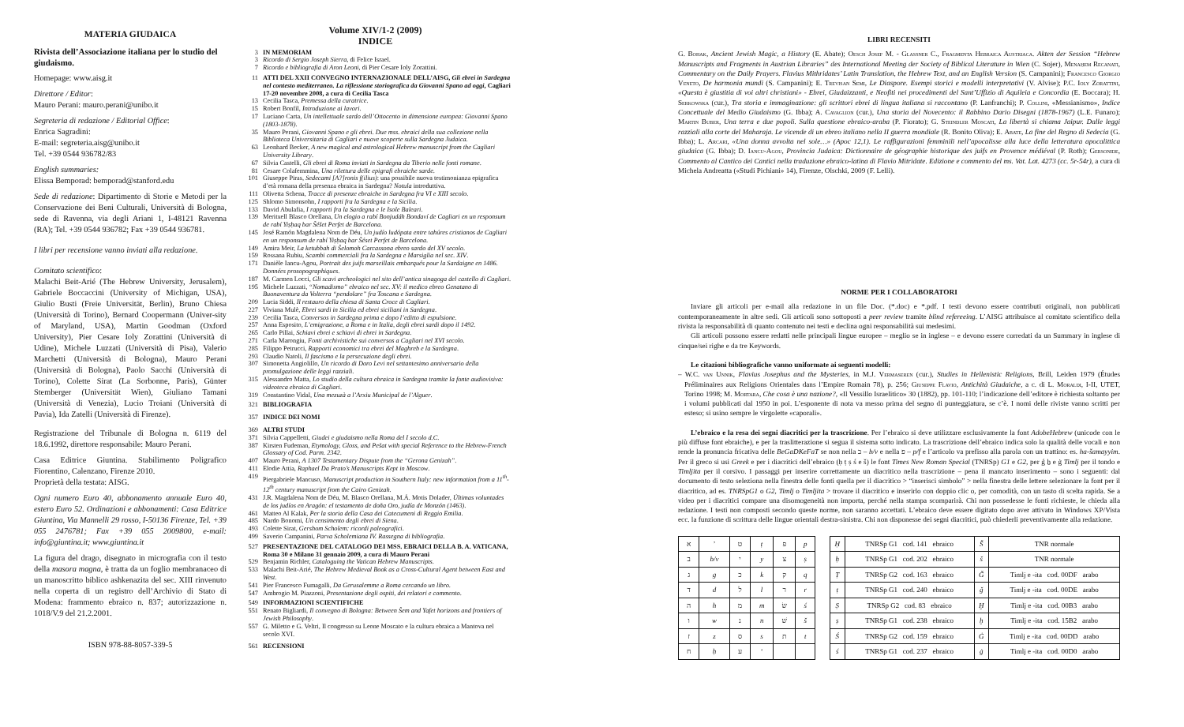MATERIA GIUDAICA
Rivista dell’Associazione italiana per lo studio del giudaismo.
Homepage: www.aisg.it
Direttore / Editor:
Mauro Perani: mauro.perani@unibo.it
Segreteria di redazione / Editorial Office:
Enrica Sagradini:
E-mail: segreteria.aisg@unibo.it
Tel. +39 0544 936782/83
English summaries:
Elissa Bemporad: bemporad@stanford.edu
Sede di redazione: Dipartimento di Storie e Metodi per la Conservazione dei Beni Culturali, Università di Bologna, sede di Ravenna, via degli Ariani 1, I-48121 Ravenna (RA); Tel. +39 0544 936782; Fax +39 0544 936781.
I libri per recensione vanno inviati alla redazione.
Comitato scientifico:
Malachi Beit-Arié (The Hebrew University, Jerusalem), Gabriele Boccaccini (University of Michigan, USA), Giulio Busti (Freie Universität, Berlin), Bruno Chiesa (Università di Torino), Bernard Coopermann (Univer-sity of Maryland, USA), Martin Goodman (Oxford University), Pier Cesare Ioly Zorattini (Università di Udine), Michele Luzzati (Università di Pisa), Valerio Marchetti (Università di Bologna), Mauro Perani (Università di Bologna), Paolo Sacchi (Università di Torino), Colette Sirat (La Sorbonne, Paris), Günter Stemberger (Universität Wien), Giuliano Tamani (Università di Venezia), Lucio Troiani (Università di Pavia), Ida Zatelli (Università di Firenze).
Registrazione del Tribunale di Bologna n. 6119 del 18.6.1992, direttore responsabile: Mauro Perani.
Casa Editrice Giuntina. Stabilimento Poligrafico Fiorentino, Calenzano, Firenze 2010.
Proprietà della testata: AISG.
Ogni numero Euro 40, abbonamento annuale Euro 40, estero Euro 52. Ordinazioni e abbonamenti: Casa Editrice Giuntina, Via Mannelli 29 rosso, I-50136 Firenze, Tel. +39 055 2476781; Fax +39 055 2009800, e-mail: info@giuntina.it; www.giuntina.it
La figura del drago, disegnato in micrografia con il testo della masora magna, è tratta da un foglio membranaceo di un manoscritto biblico ashkenazita del sec. XIII rinvenuto nella coperta di un registro dell’Archivio di Stato di Modena: frammento ebraico n. 837; autorizzazione n. 1018/V.9 del 21.2.2001.
ISBN 978-88-8057-339-5
Volume XIV/1-2 (2009)
INDICE
| 3 | IN MEMORIAM |
| 3 | Ricordo di Sergio Joseph Sierra , di Felice Israel. |
| 7 | Ricordo e bibliografia di Aron Leoni , di Pier Cesare Ioly Zorattini. |
| 11 | ATTI DEL XXII CONVEGNO INTERNAZIONALE DELL’AISG, Gli ebrei in Sardegna nel contesto mediterraneo. La riflessione storiografica da Giovanni Spano ad oggi , Cagliari 17-20 novembre 2008, a cura di Cecilia Tasca |
| 13 | Cecilia Tasca, Premessa della curatrice . |
| 15 | Robert Bonfil, Introduzione ai lavori . |
| 17 | Luciano Carta, Un intellettuale sardo dell’Ottocento in dimensione europea: Giovanni Spano (1803-1878) . |
| 35 | Mauro Perani, Giovanni Spano e gli ebrei. Due mss. ebraici della sua collezione nella Biblioteca Universitaria di Cagliari e nuove scoperte sulla Sardegna Judaica . |
| 63 | Leonhard Becker, A new magical and astrological Hebrew manuscript from the Cagliari University Library . |
| 67 | Silvia Castelli, Gli ebrei di Roma inviati in Sardegna da Tiberio nelle fonti romane . |
| 81 | Cesare Colafemmina, Una rilettura delle epigrafi ebraiche sarde . |
| 101 | Giuseppe Piras, Sedecami [A?]ronis f(ilius) : una possibile nuova testimonianza epigrafica d’età romana della presenza ebraica in Sardegna? Notula introduttiva. |
| 111 | Olivetta Schena, Tracce di presenze ebraiche in Sardegna fra VI e XIII secolo . |
| 125 | Shlomo Simonsohn, I rapporti fra la Sardegna e la Sicilia . |
| 133 | David Abulafia, I rapporti fra la Sardegna e le Isole Baleari . |
| 139 | Meritxell Blasco Orellana, Un elogio a rabí Bonjudáh Bondaví de Cagliari en un responsum de rabí Yiṣḥaq bar Šéšet Perfet de Barcelona . |
| 145 | José Ramón Magdalena Nom de Déu, Un judío ludópata entre tahúres cristianos de Cagliari en un responsum de rabí Yiṣḥaq bar Šéset Perfet de Barcelona . |
| 149 | Amira Meir, La ketubbah di Šelomoh Carcassona ebreo sardo del XV secolo . |
| 159 | Rossana Rubiu, Scambi commerciali fra la Sardegna e Marsiglia nel sec. XIV . |
| 171 | Danièle Iancu-Agou, Portrait des juifs marseillais embarqués pour la Sardaigne en 1486. Données prosopographiques . |
| 187 | M. Carmen Locci, Gli scavi archeologici nel sito dell’antica sinagoga del castello di Cagliari . |
| 195 | Michele Luzzati, “Nomadismo” ebraico nel sec. XV: il medico ebreo Genatano di Buonaventura da Volterra “pendolare” fra Toscana e Sardegna . |
| 209 | Lucia Siddi, Il restauro della chiesa di Santa Croce di Cagliari . |
| 227 | Viviana Mulè, Ebrei sardi in Sicilia ed ebrei siciliani in Sardegna . |
| 239 | Cecilia Tasca, Conversos in Sardegna prima e dopo l’editto di espulsione . |
| 257 | Anna Esposito, L’emigrazione, a Roma e in Italia, degli ebrei sardi dopo il 1492 . |
| 265 | Carlo Pillai, Schiavi ebrei e schiavi di ebrei in Sardegna . |
| 271 | Carla Marongiu, Fonti archivistiche sui conversos a Cagliari nel XVI secolo . |
| 285 | Filippo Petrucci, Rapporti economici tra ebrei del Maghreb e la Sardegna . |
| 293 | Claudio Natoli, Il fascismo e la persecuzione degli ebrei . |
| 307 | Simonetta Angiolillo, Un ricordo di Doro Levi nel settantesimo anniversario della promulgazione delle leggi razziali . |
| 315 | Alessandro Matta, Lo studio della cultura ebraica in Sardegna tramite la fonte audiovisiva: videoteca ebraica di Cagliari . |
| 319 | Constantino Vidal, Una mezuzà a l’Arxiu Municipal de l’Alguer . |
| 321 | BIBLIOGRAFIA |
| 357 | INDICE DEI NOMI |
| 369 | ALTRI STUDI |
| 371 | Silvia Cappelletti, Giudei e giudaismo nella Roma del I secolo d.C . |
| 387 | Kirsten Fudeman, Etymology, Gloss, and Pešat with special Reference to the Hebrew-French Glossary of Cod. Parm. 2342 . |
| 407 | Mauro Perani, A 1307 Testamentary Dispute from the “Gerona Genizah” . |
| 411 | Elodie Attia, Raphael Da Prato’s Manuscripts Kept in Moscow . |
| 419 | Piergabriele Mancuso, Manuscript production in Southern Italy: new information from a 11<sup>th</sup>-12<sup>th</sup> century manuscript from the Cairo Genizah . |
| 431 | J.R. Magdalena Nom de Déu, M. Blasco Orellana, M.Á. Motis Dolader, Últimas voluntades de los judíos en Aragón: el testamento de doña Oro, judía de Monzón (1463) . |
| 461 | Matteo Al Kalak, Per la storia della Casa dei Catecumeni di Reggio Emilia . |
| 485 | Nardo Bonomi, Un censimento degli ebrei di Siena . |
| 493 | Colette Sirat, Gershom Scholem: ricordi paleografici . |
| 499 | Saverio Campanini, Parva Scholemiana IV. Rassegna di bibliografia . |
| 527 | PRESENTAZIONE DEL CATALOGO DEI MSS. EBRAICI DELLA B. A. VATICANA, Roma 30 e Milano 31 gennaio 2009, a cura di Mauro Perani |
| 529 | Benjamin Richler, Cataloguing the Vatican Hebrew Manuscripts . |
| 533 | Malachi Beit-Arié, The Hebrew Medieval Book as a Cross-Cultural Agent between East and West . |
| 541 | Pier Francesco Fumagalli, Da Gerusalemme a Roma cercando un libro . |
| 547 | Ambrogio M. Piazzoni, Presentazione degli ospiti, dei relatori e commento . |
| 549 | INFORMAZIONI SCIENTIFICHE |
| 551 | Renato Bigliardi, Il convegno di Bologna: Between Šem and Yafet horizons and frontiers of Jewish Philosophy . |
| 557 | G. Miletto e G. Veltri, Il congresso su Leone Moscato e la cultura ebraica a Mantova nel secolo XVI. |
| 561 | RECENSIONI |
LIBRI RECENSITI
G. Bohak, Ancient Jewish Magic, a History (E. Abate); Oesch Josef M. - Glassner C., Fragmenta Hebraica Austriaca. Akten der Session “Hebrew Manuscripts and Fragments in Austrian Libraries” des International Meeting der Society of Biblical Literature in Wien (C. Sojer), Menaḥem Recanati, Commentary on the Daily Prayers. Flavius Mithridates’ Latin Translation, the Hebrew Text, and an English Version (S. Campanini); Francesco Giorgio Veneto, De harmonia mundi (S. Campanini); E. Trevisan Semi, Le Diaspore. Esempi storici e modelli interpretativi (V. Alvise); P.C. Ioly Zorattini, «Questa è giustitia di voi altri christiani» - Ebrei, Giudaizzanti, e Neofiti nei procedimenti del Sant’Uffizio di Aquileia e Concordia (E. Boccara); H. Serkowska (cur.), Tra storia e immaginazione: gli scrittori ebrei di lingua italiana si raccontano (P. Lanfranchi); P. Collini, «Messianismo», Indice Concettuale del Medio Giudaismo (G. Ibba); A. Cavaglion (cur.), Una storia del Novecento: il Rabbino Dario Disegni (1878-1967) (L.E. Funaro); Martin Buber, Una terra e due popoli. Sulla questione ebraico-araba (P. Fiorato); G. Steindler Moscati, La libertà si chiama Jaipur. Dalle leggi razziali alla corte del Maharaja. Le vicende di un ebreo italiano nella II guerra mondiale (R. Bonito Oliva); E. Abate, La fine del Regno di Sedecia (G. Ibba); L. Arcari, «Una donna avvolta nel sole…» (Apoc 12,1). Le raffigurazioni femminili nell’apocalisse alla luce della letteratura apocalittica giudaica (G. Ibba); D. Iancu-Agou, Provincia Judaica: Dictionnaire de géographie historique des juifs en Provence médiéval (P. Roth); Gersonide, Commento al Cantico dei Cantici nella traduzione ebraico-latina di Flavio Mitridate. Edizione e commento del ms. Vat. Lat. 4273 (cc. 5r-54r), a cura di Michela Andreatta («Studi Pichiani» 14), Firenze, Olschki, 2009 (F. Lelli).
NORME PER I COLLABORATORI
Inviare gli articoli per e-mail alla redazione in un file Doc. (*.doc) e *.pdf. I testi devono essere contributi originali, non pubblicati contemporaneamente in altre sedi. Gli articoli sono sottoposti a peer review tramite blind refereeing. L’AISG attribuisce al comitato scientifico della rivista la responsabilità di quanto contenuto nei testi e declina ogni responsabilità sui medesimi.
Gli articoli possono essere redatti nelle principali lingue europee – meglio se in inglese – e devono essere corredati da un Summary in inglese di cinque/sei righe e da tre Keywords.
Le citazioni bibliografiche vanno uniformate ai seguenti modelli:
– W.C. van Unnik, Flavius Josephus and the Mysteries, in M.J. Vermaseren (cur.), Studies in Hellenistic Religions, Brill, Leiden 1979 (Études Préliminaires aux Religions Orientales dans l’Empire Romain 78), p. 256; Giuseppe Flavio, Antichità Giudaiche, a c. di L. Moraldi, I-II, UTET, Torino 1998; M. Mortara, Che cosa è una nazione?, «Il Vessillo Israelitico» 30 (1882), pp. 101-110; l’indicazione dell’editore è richiesta soltanto per i volumi pubblicati dal 1950 in poi. L’esponente di nota va messo prima del segno di punteggiatura, se c’è. I nomi delle riviste vanno scritti per esteso; si usino sempre le virgolette «caporali».
L’ebraico e la resa dei segni diacritici per la trascrizione. Per l’ebraico si deve utilizzare esclusivamente la font AdobeHebrew (unicode con le più diffuse font ebraiche), e per la traslitterazione si segua il sistema sotto indicato. La trascrizione dell’ebraico indica solo la qualità delle vocali e non rende la pronuncia fricativa delle BeGaDKeFaT se non nella ב – b/v e nella פ – p/f e l’articolo va prefisso alla parola con un trattino: es. ha-šamayyim. Per il greco si usi Greek e per i diacritici dell’ebraico (ḥ ṭ ṣ ś e š) le font Times New Roman Special (TNRSp) G1 e G2, per ǵ ẖ e ġ Timlj per il tondo e Timljita per il corsivo. I passaggi per inserire correttamente un diacritico nella trascrizione – pena il mancato inserimento – sono i seguenti: dal documento di testo seleziona nella finestra delle fonti quella per il diacritico > “inserisci simbolo” > nella finestra delle lettere selezionare la font per il diacritico, ad es. TNRSpG1 o G2, Timlj o Timljita > trovare il diacritico e inserirlo con doppio clic o, per comodità, con un tasto di scelta rapida. Se a video per i diacritici compare una disomogeneità non importa, perché nella stampa scomparirà. Chi non possedesse le fonti richieste, le chieda alla redazione. I testi non composti secondo queste norme, non saranno accettati. L’ebraico deve essere digitato dopo aver attivato in Windows XP/Vista ecc. la funzione di scrittura delle lingue orientali destra-sinistra. Chi non disponesse dei segni diacritici, può chiederli preventivamente alla redazione.
| א | ’ | ט | ṭ | פ | p |
| ב | b/v | י | y | צ | ṣ |
| ג | g | כ | k | ק | q |
| ד | d | ל | l | ר | r |
| ה | h | מ | m | שׂ | ś |
| ו | w | נ | n | שׁ | š |
| ז | z | ס | s | ת | t |
| ח | ḥ | ע | ‘ | | |
| Ḥ | TNRSp G1 cod. 141 ebraico | Š | TNR normale |
| ḥ | TNRSp G1 cod. 202 ebraico | š | TNR normale |
| Ṭ | TNRSp G2 cod. 163 ebraico | Ǧ | Timlj e -ita cod. 00DF arabo |
| ṭ | TNRSp G1 cod. 240 ebraico | ǧ | Timlj e -ita cod. 00DE arabo |
| Ṣ | TNRSp G2 cod. 83 ebraico | Ḫ | Timlj e -ita cod. 00B3 arabo |
| ṣ | TNRSp G1 cod. 238 ebraico | ḫ | Timlj e -ita cod. 15B2 arabo |
| Ś | TNRSp G2 cod. 159 ebraico | Ġ | Timlj e -ita cod. 00DD arabo |
| ś | TNRSp G1 cod. 237 ebraico | ġ | Timlj e -ita cod. 00D0 arabo |